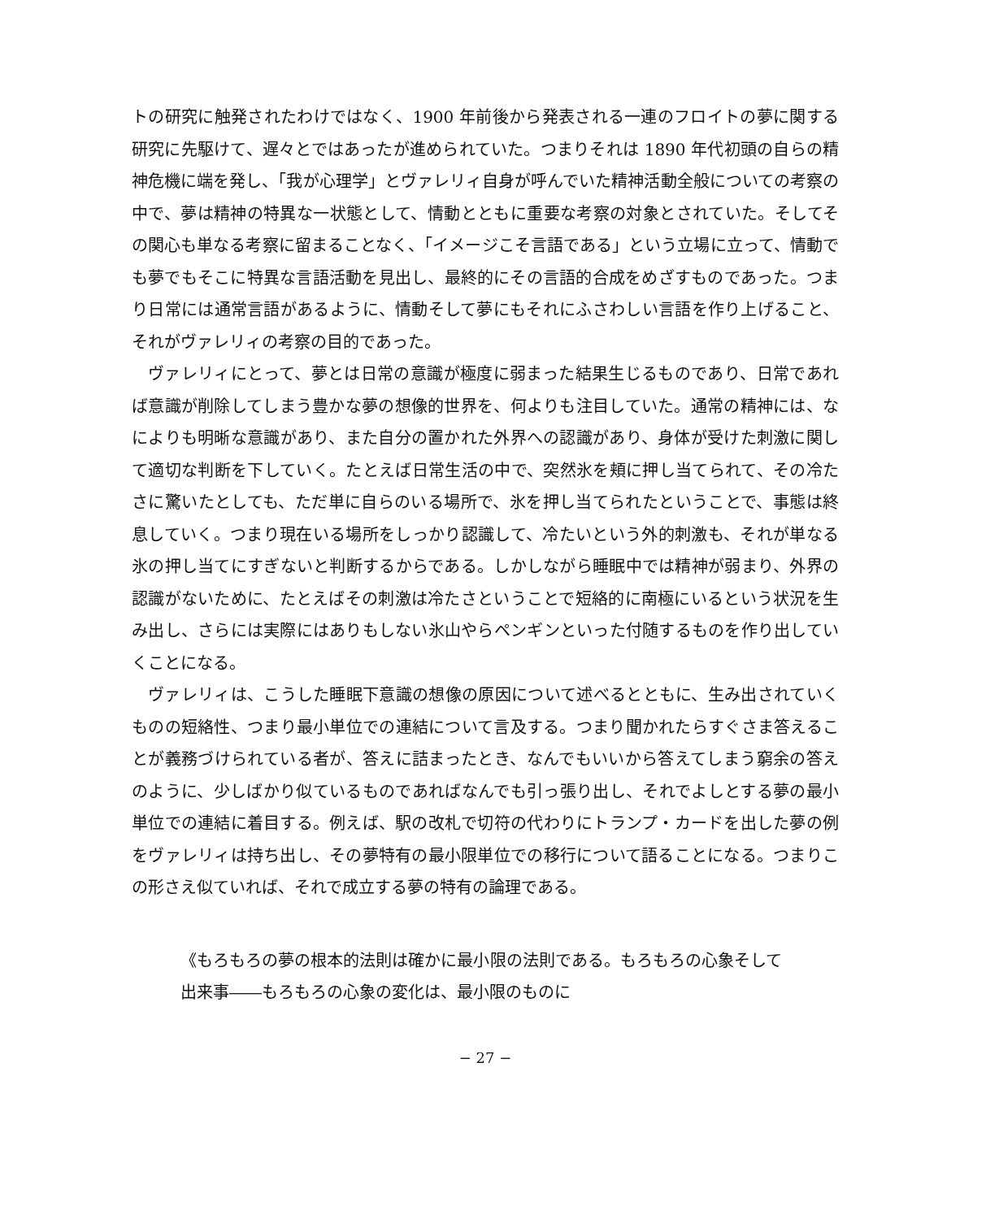トの研究に触発されたわけではなく、1900 年前後から発表される一連のフロイトの夢に関する研究に先駆けて、遅々とではあったが進められていた。つまりそれは 1890 年代初頭の自らの精神危機に端を発し、「我が心理学」とヴァレリィ自身が呼んでいた精神活動全般についての考察の中で、夢は精神の特異な一状態として、情動とともに重要な考察の対象とされていた。そしてその関心も単なる考察に留まることなく、「イメージこそ言語である」という立場に立って、情動でも夢でもそこに特異な言語活動を見出し、最終的にその言語的合成をめざすものであった。つまり日常には通常言語があるように、情動そして夢にもそれにふさわしい言語を作り上げること、それがヴァレリィの考察の目的であった。
ヴァレリィにとって、夢とは日常の意識が極度に弱まった結果生じるものであり、日常であれば意識が削除してしまう豊かな夢の想像的世界を、何よりも注目していた。通常の精神には、なによりも明晰な意識があり、また自分の置かれた外界への認識があり、身体が受けた刺激に関して適切な判断を下していく。たとえば日常生活の中で、突然氷を頬に押し当てられて、その冷たさに驚いたとしても、ただ単に自らのいる場所で、氷を押し当てられたということで、事態は終息していく。つまり現在いる場所をしっかり認識して、冷たいという外的刺激も、それが単なる氷の押し当てにすぎないと判断するからである。しかしながら睡眠中では精神が弱まり、外界の認識がないために、たとえばその刺激は冷たさということで短絡的に南極にいるという状況を生み出し、さらには実際にはありもしない氷山やらペンギンといった付随するものを作り出していくことになる。
ヴァレリィは、こうした睡眠下意識の想像の原因について述べるとともに、生み出されていくものの短絡性、つまり最小単位での連結について言及する。つまり聞かれたらすぐさま答えることが義務づけられている者が、答えに詰まったとき、なんでもいいから答えてしまう窮余の答えのように、少しばかり似ているものであればなんでも引っ張り出し、それでよしとする夢の最小単位での連結に着目する。例えば、駅の改札で切符の代わりにトランプ・カードを出した夢の例をヴァレリィは持ち出し、その夢特有の最小限単位での移行について語ることになる。つまりこの形さえ似ていれば、それで成立する夢の特有の論理である。
《もろもろの夢の根本的法則は確かに最小限の法則である。もろもろの心象そして出来事――もろもろの心象の変化は、最小限のものに
− 27 −